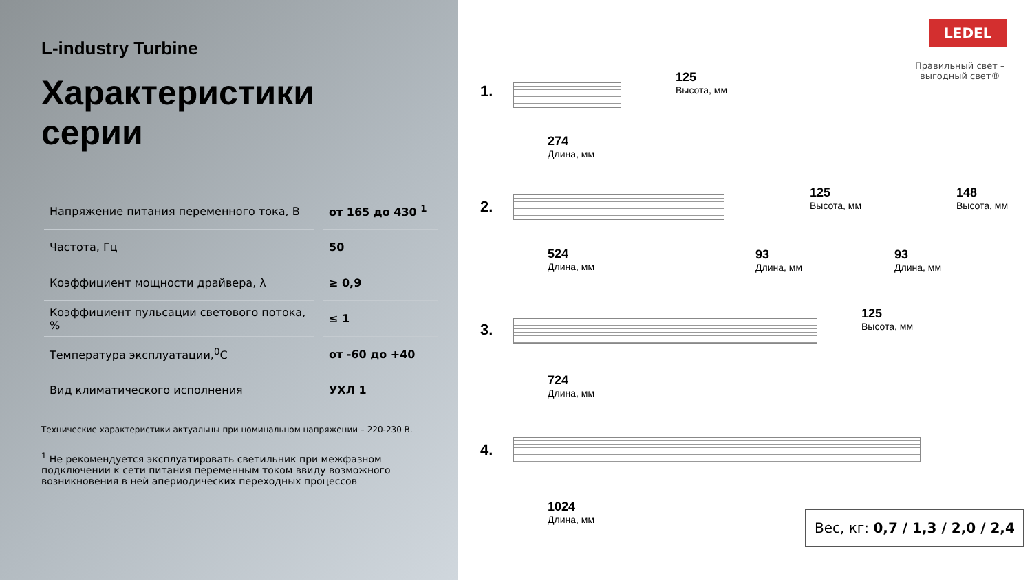L-industry Turbine
Характеристики серии
| Напряжение питания переменного тока, В | от 165 до 430 <sup>1</sup> |
| Частота, Гц | 50 |
| Коэффициент мощности драйвера, λ | ≥ 0,9 |
| Коэффициент пульсации светового потока, % | ≤ 1 |
| Температура эксплуатации,<sup>0</sup>С | от -60 до +40 |
| Вид климатического исполнения | УХЛ 1 |
Технические характеристики актуальны при номинальном напряжении – 220-230 В.
<sup>1</sup> Не рекомендуется эксплуатировать светильник при межфазном подключении к сети питания переменным током ввиду возможного возникновения в ней апериодических переходных процессов
LEDEL
Правильный свет –
выгодный свет®
1.
125
Высота, мм
274
Длина, мм
2.
125
Высота, мм
148
Высота, мм
524
Длина, мм
93
Длина, мм
93
Длина, мм
3.
125
Высота, мм
724
Длина, мм
4.
1024
Длина, мм
Вес, кг: 0,7 / 1,3 / 2,0 / 2,4